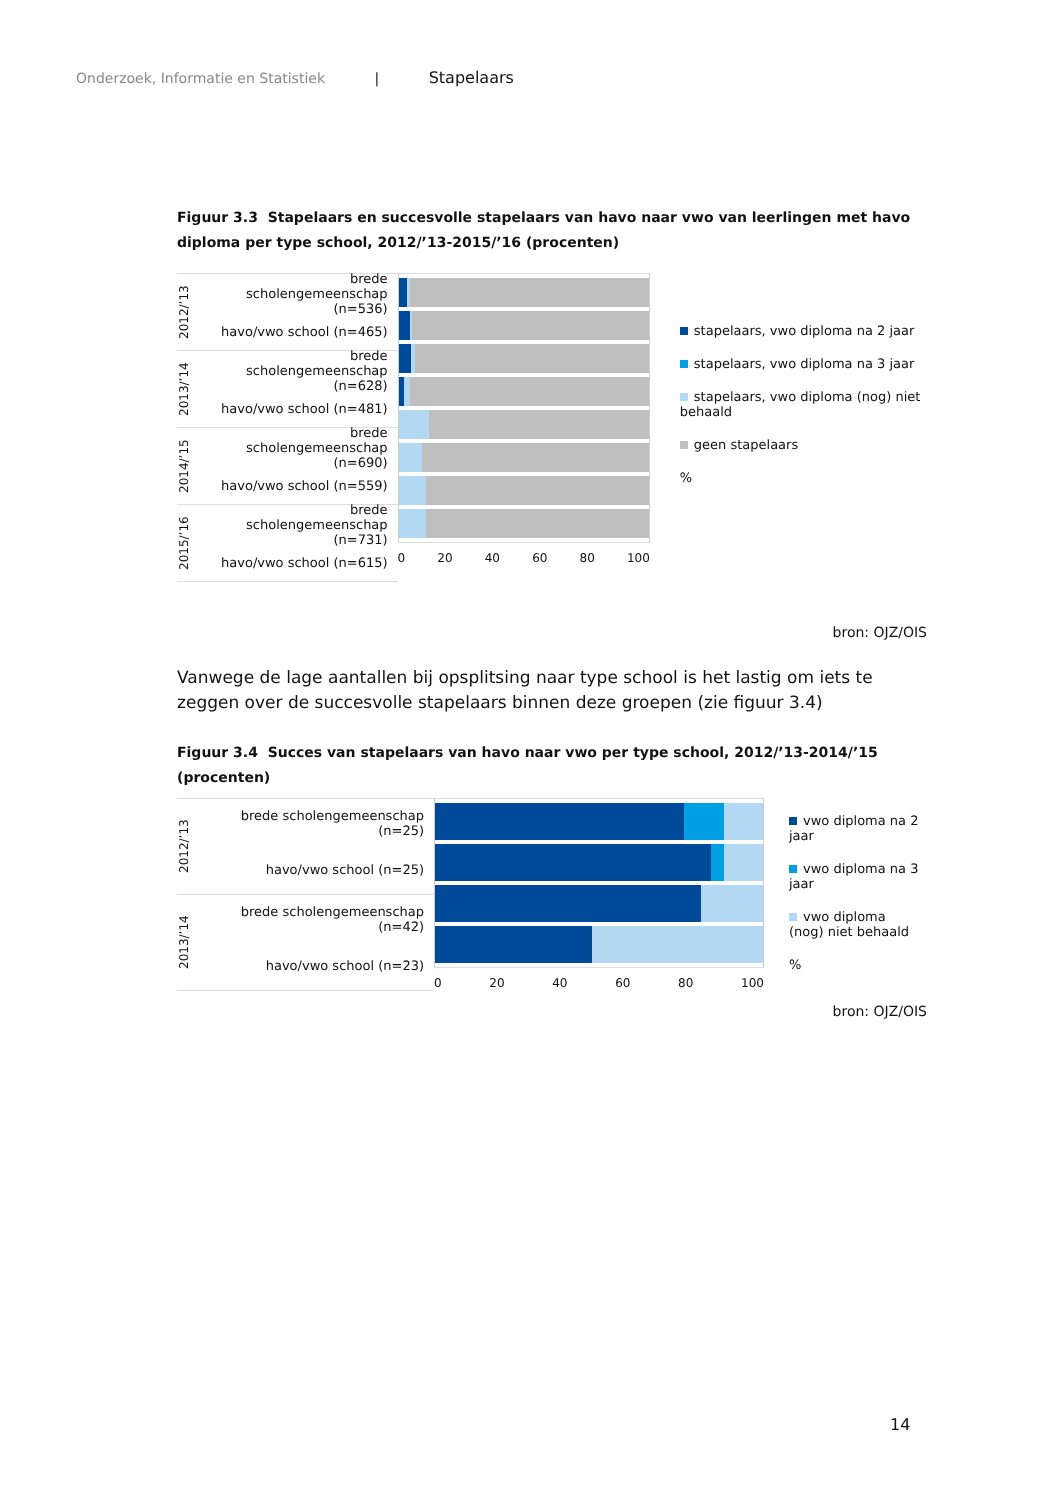Onderzoek, Informatie en Statistiek | Stapelaars
Figuur 3.3 Stapelaars en succesvolle stapelaars van havo naar vwo van leerlingen met havo diploma per type school, 2012/’13-2015/’16 (procenten)
2012/’13
brede scholengemeenschap (n=536)
havo/vwo school (n=465)
2013/’14
brede scholengemeenschap (n=628)
havo/vwo school (n=481)
2014/’15
brede scholengemeenschap (n=690)
havo/vwo school (n=559)
2015/’16
brede scholengemeenschap (n=731)
havo/vwo school (n=615)
0 20 40 60 80 100
stapelaars, vwo diploma na 2 jaar
stapelaars, vwo diploma na 3 jaar
stapelaars, vwo diploma (nog) niet behaald
geen stapelaars
%
bron: OJZ/OIS
Vanwege de lage aantallen bij opsplitsing naar type school is het lastig om iets te zeggen over de succesvolle stapelaars binnen deze groepen (zie figuur 3.4)
Figuur 3.4 Succes van stapelaars van havo naar vwo per type school, 2012/’13-2014/’15 (procenten)
2012/’13
brede scholengemeenschap (n=25)
havo/vwo school (n=25)
2013/’14
brede scholengemeenschap (n=42)
havo/vwo school (n=23)
0 20 40 60 80 100
vwo diploma na 2 jaar
vwo diploma na 3 jaar
vwo diploma (nog) niet behaald
%
bron: OJZ/OIS
14